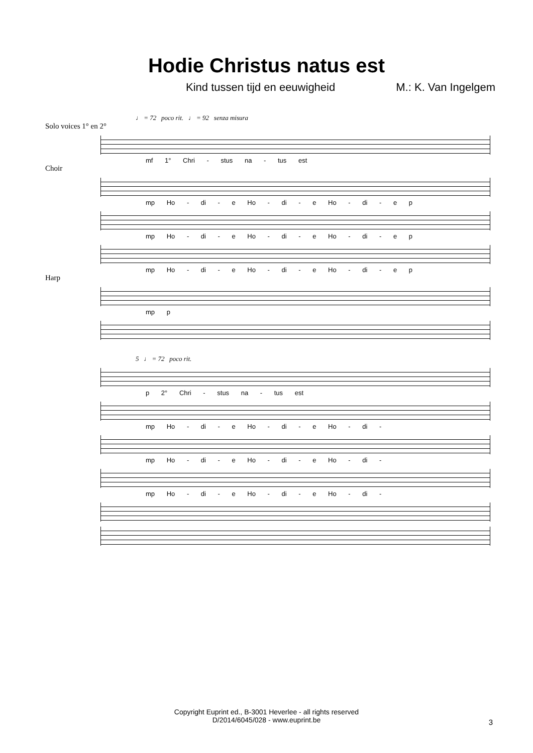Hodie Christus natus est
Kind tussen tijd en eeuwigheid M.: K. Van Ingelgem
♩ = 72 poco rit. ♩ = 92 senza misura
Solo voices 1° en 2°
mf 1° Chri - stus na - tus est
Choir
mp Ho - di - e Ho - di - e Ho - di - e p
mp Ho - di - e Ho - di - e Ho - di - e p
mp Ho - di - e Ho - di - e Ho - di - e p
Harp
mp p
5 ♩ = 72 poco rit.
p 2° Chri - stus na - tus est
mp Ho - di - e Ho - di - e Ho - di -
mp Ho - di - e Ho - di - e Ho - di -
mp Ho - di - e Ho - di - e Ho - di -
Copyright Euprint ed., B-3001 Heverlee - all rights reserved
D/2014/6045/028 - www.euprint.be
3